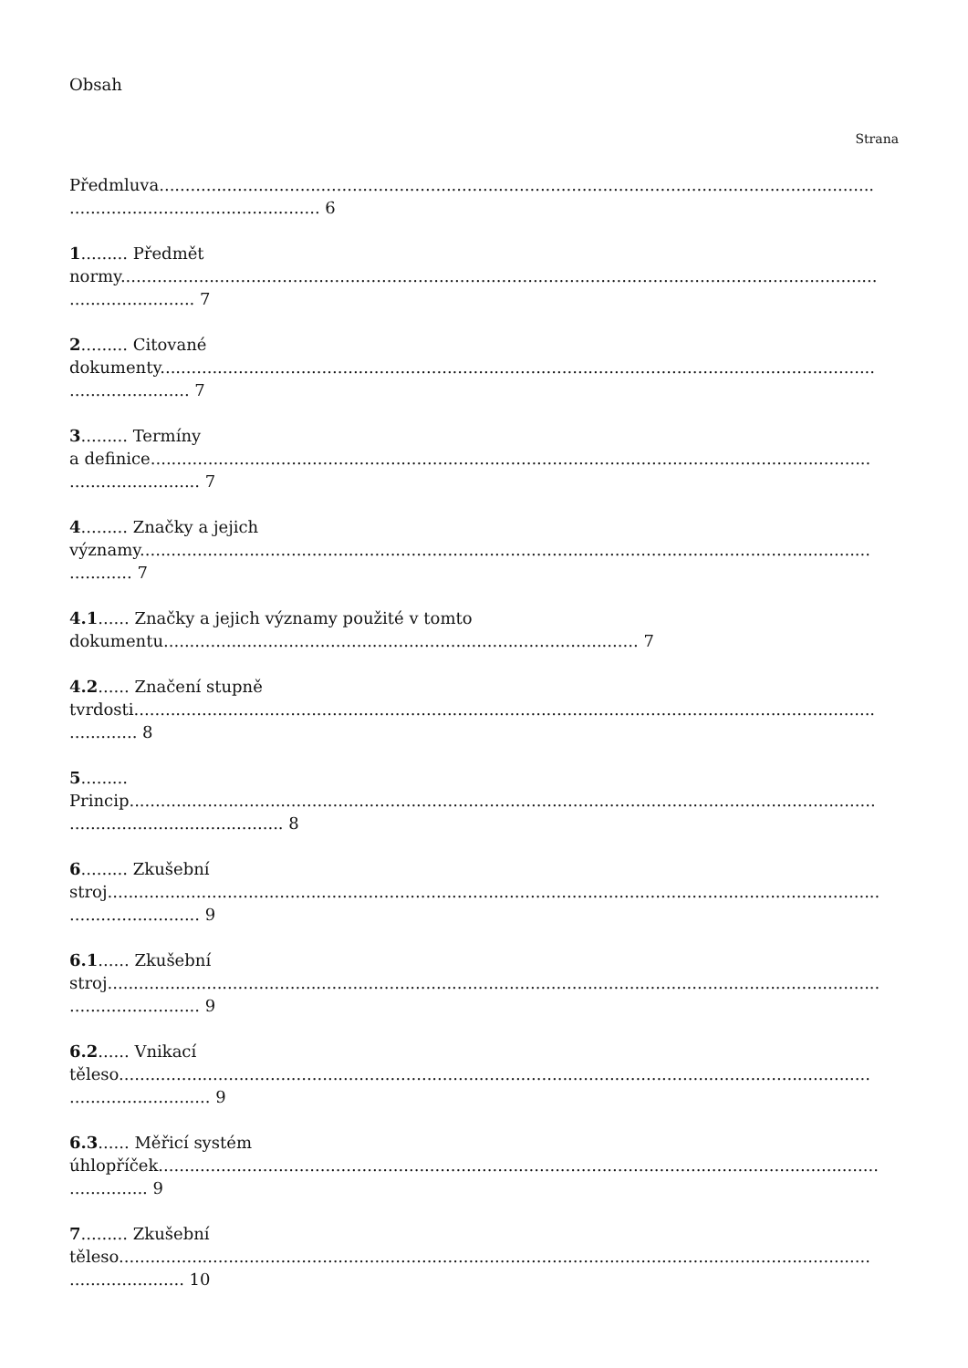Obsah
Strana
Předmluva.........................................................................................................................................
................................................ 6
1......... Předmět
normy.................................................................................................................................................
........................ 7
2......... Citované
dokumenty.........................................................................................................................................
....................... 7
3......... Termíny
a definice..........................................................................................................................................
......................... 7
4......... Značky a jejich
významy............................................................................................................................................
............ 7
4.1...... Značky a jejich významy použité v tomto
dokumentu........................................................................................... 7
4.2...... Značení stupně
tvrdosti..............................................................................................................................................
............. 8
5.........
Princip...............................................................................................................................................
......................................... 8
6......... Zkušební
stroj....................................................................................................................................................
......................... 9
6.1...... Zkušební
stroj....................................................................................................................................................
......................... 9
6.2...... Vnikací
těleso................................................................................................................................................
........................... 9
6.3...... Měřicí systém
úhlopříček..........................................................................................................................................
............... 9
7......... Zkušební
těleso................................................................................................................................................
...................... 10